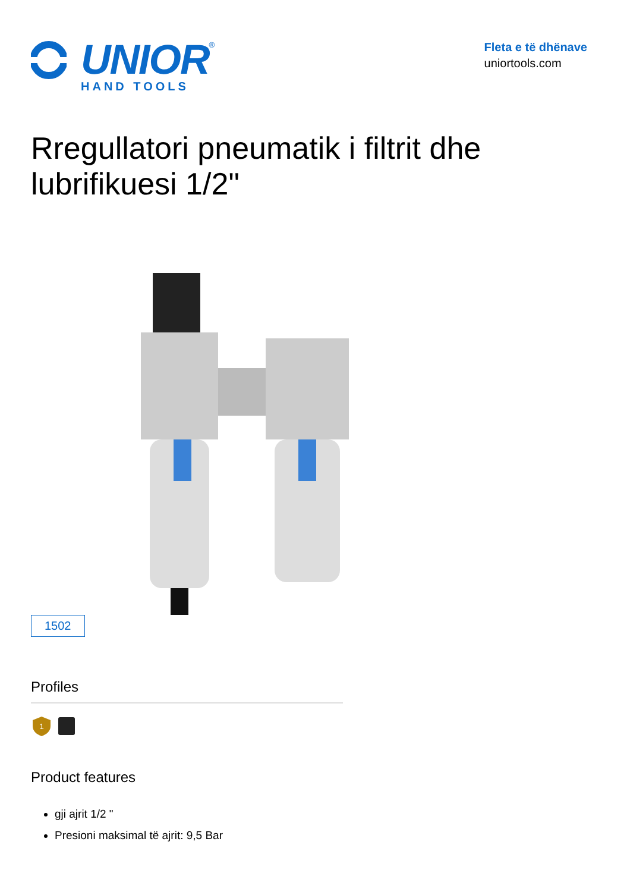UNIOR<sup>®</sup>
HAND TOOLS
Fleta e të dhënave
uniortools.com
Rregullatori pneumatik i filtrit dhe lubrifikuesi 1/2"
1502
Profiles
1
Product features
gji ajrit 1/2 "
Presioni maksimal të ajrit: 9,5 Bar